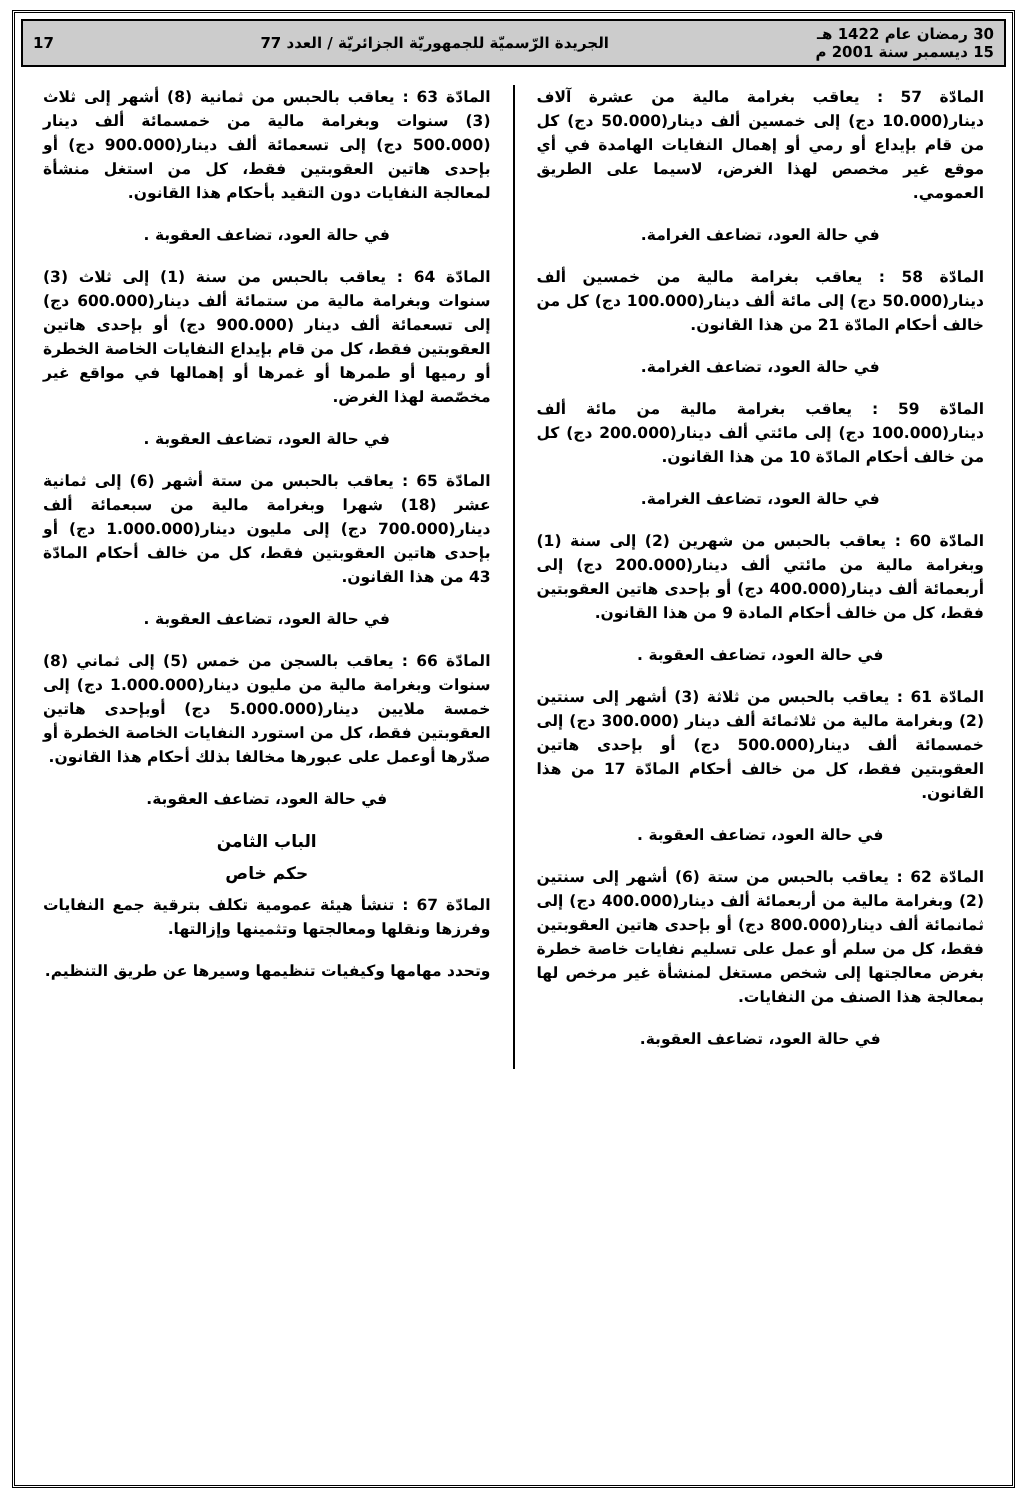30 رمضان عام 1422 هـ
15 ديسمبر سنة 2001 م
الجريدة الرّسميّة للجمهوريّة الجزائريّة / العدد 77
17
المادّة 57 : يعاقب بغرامة مالية من عشرة آلاف دينار(10.000 دج) إلى خمسين ألف دينار(50.000 دج) كل من قام بإيداع أو رمي أو إهمال النفايات الهامدة في أي موقع غير مخصص لهذا الغرض، لاسيما على الطريق العمومي.
في حالة العود، تضاعف الغرامة.
المادّة 58 : يعاقب بغرامة مالية من خمسين ألف دينار(50.000 دج) إلى مائة ألف دينار(100.000 دج) كل من خالف أحكام المادّة 21 من هذا القانون.
في حالة العود، تضاعف الغرامة.
المادّة 59 : يعاقب بغرامة مالية من مائة ألف دينار(100.000 دج) إلى مائتي ألف دينار(200.000 دج) كل من خالف أحكام المادّة 10 من هذا القانون.
في حالة العود، تضاعف الغرامة.
المادّة 60 : يعاقب بالحبس من شهرين (2) إلى سنة (1) وبغرامة مالية من مائتي ألف دينار(200.000 دج) إلى أربعمائة ألف دينار(400.000 دج) أو بإحدى هاتين العقوبتين فقط، كل من خالف أحكام المادة 9 من هذا القانون.
في حالة العود، تضاعف العقوبة .
المادّة 61 : يعاقب بالحبس من ثلاثة (3) أشهر إلى سنتين (2) وبغرامة مالية من ثلاثمائة ألف دينار (300.000 دج) إلى خمسمائة ألف دينار(500.000 دج) أو بإحدى هاتين العقوبتين فقط، كل من خالف أحكام المادّة 17 من هذا القانون.
في حالة العود، تضاعف العقوبة .
المادّة 62 : يعاقب بالحبس من ستة (6) أشهر إلى سنتين (2) وبغرامة مالية من أربعمائة ألف دينار(400.000 دج) إلى ثمانمائة ألف دينار(800.000 دج) أو بإحدى هاتين العقوبتين فقط، كل من سلم أو عمل على تسليم نفايات خاصة خطرة بغرض معالجتها إلى شخص مستغل لمنشأة غير مرخص لها بمعالجة هذا الصنف من النفايات.
في حالة العود، تضاعف العقوبة.
المادّة 63 : يعاقب بالحبس من ثمانية (8) أشهر إلى ثلاث (3) سنوات وبغرامة مالية من خمسمائة ألف دينار (500.000 دج) إلى تسعمائة ألف دينار(900.000 دج) أو بإحدى هاتين العقوبتين فقط، كل من استغل منشأة لمعالجة النفايات دون التقيد بأحكام هذا القانون.
في حالة العود، تضاعف العقوبة .
المادّة 64 : يعاقب بالحبس من سنة (1) إلى ثلاث (3) سنوات وبغرامة مالية من ستمائة ألف دينار(600.000 دج) إلى تسعمائة ألف دينار (900.000 دج) أو بإحدى هاتين العقوبتين فقط، كل من قام بإيداع النفايات الخاصة الخطرة أو رميها أو طمرها أو غمرها أو إهمالها في مواقع غير مخصّصة لهذا الغرض.
في حالة العود، تضاعف العقوبة .
المادّة 65 : يعاقب بالحبس من ستة أشهر (6) إلى ثمانية عشر (18) شهرا وبغرامة مالية من سبعمائة ألف دينار(700.000 دج) إلى مليون دينار(1.000.000 دج) أو بإحدى هاتين العقوبتين فقط، كل من خالف أحكام المادّة 43 من هذا القانون.
في حالة العود، تضاعف العقوبة .
المادّة 66 : يعاقب بالسجن من خمس (5) إلى ثماني (8) سنوات وبغرامة مالية من مليون دينار(1.000.000 دج) إلى خمسة ملايين دينار(5.000.000 دج) أوبإحدى هاتين العقوبتين فقط، كل من استورد النفايات الخاصة الخطرة أو صدّرها أوعمل على عبورها مخالفا بذلك أحكام هذا القانون.
في حالة العود، تضاعف العقوبة.
الباب الثامن
حكم خاص
المادّة 67 : تنشأ هيئة عمومية تكلف بترقية جمع النفايات وفرزها ونقلها ومعالجتها وتثمينها وإزالتها.
وتحدد مهامها وكيفيات تنظيمها وسيرها عن طريق التنظيم.